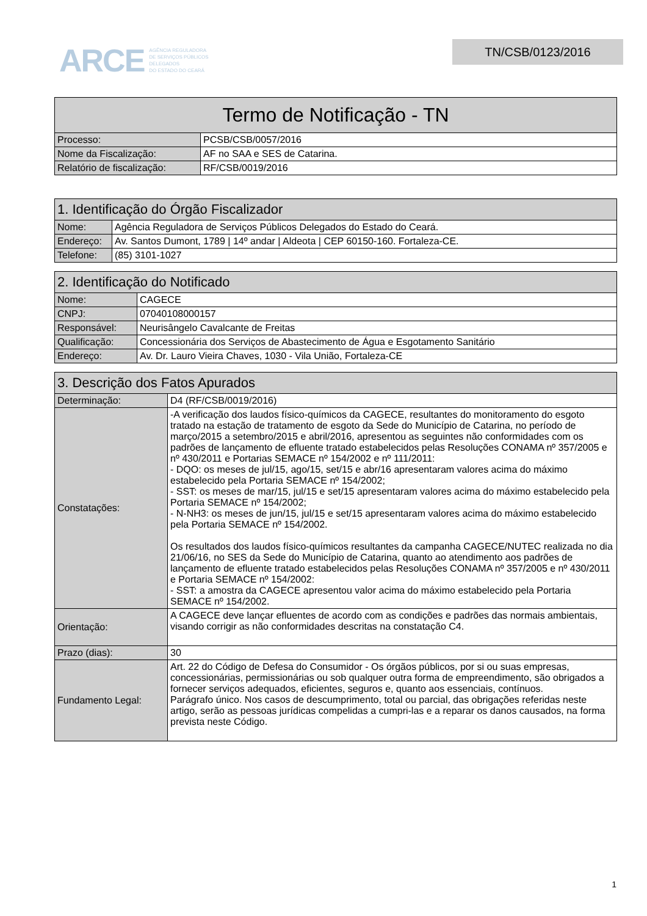ARCE AGÊNCIA REGULADORA
DE SERVIÇOS PÚBLICOS
DELEGADOS
DO ESTADO DO CEARÁ
TN/CSB/0123/2016
| Termo de Notificação - TN | |
| --- | --- |
| Processo: | PCSB/CSB/0057/2016 |
| Nome da Fiscalização: | AF no SAA e SES de Catarina. |
| Relatório de fiscalização: | RF/CSB/0019/2016 |
| 1. Identificação do Órgão Fiscalizador | |
| --- | --- |
| Nome: | Agência Reguladora de Serviços Públicos Delegados do Estado do Ceará. |
| Endereço: | Av. Santos Dumont, 1789 / 14º andar / Aldeota / CEP 60150-160. Fortaleza-CE. |
| Telefone: | (85) 3101-1027 |
| 2. Identificação do Notificado | |
| --- | --- |
| Nome: | CAGECE |
| CNPJ: | 07040108000157 |
| Responsável: | Neurisângelo Cavalcante de Freitas |
| Qualificação: | Concessionária dos Serviços de Abastecimento de Água e Esgotamento Sanitário |
| Endereço: | Av. Dr. Lauro Vieira Chaves, 1030 - Vila União, Fortaleza-CE |
| 3. Descrição dos Fatos Apurados | |
| --- | --- |
| Determinação: | D4 (RF/CSB/0019/2016) |
| Constatações: | -A verificação dos laudos físico-químicos da CAGECE, resultantes do monitoramento do esgoto tratado na estação de tratamento de esgoto da Sede do Município de Catarina, no período de março/2015 a setembro/2015 e abril/2016, apresentou as seguintes não conformidades com os padrões de lançamento de efluente tratado estabelecidos pelas Resoluções CONAMA nº 357/2005 e nº 430/2011 e Portarias SEMACE nº 154/2002 e nº 111/2011: - DQO: os meses de jul/15, ago/15, set/15 e abr/16 apresentaram valores acima do máximo estabelecido pela Portaria SEMACE nº 154/2002; - SST: os meses de mar/15, jul/15 e set/15 apresentaram valores acima do máximo estabelecido pela Portaria SEMACE nº 154/2002; - N-NH3: os meses de jun/15, jul/15 e set/15 apresentaram valores acima do máximo estabelecido pela Portaria SEMACE nº 154/2002. Os resultados dos laudos físico-químicos resultantes da campanha CAGECE/NUTEC realizada no dia 21/06/16, no SES da Sede do Município de Catarina, quanto ao atendimento aos padrões de lançamento de efluente tratado estabelecidos pelas Resoluções CONAMA nº 357/2005 e nº 430/2011 e Portaria SEMACE nº 154/2002: - SST: a amostra da CAGECE apresentou valor acima do máximo estabelecido pela Portaria SEMACE nº 154/2002. |
| Orientação: | A CAGECE deve lançar efluentes de acordo com as condições e padrões das normais ambientais, visando corrigir as não conformidades descritas na constatação C4. |
| Prazo (dias): | 30 |
| Fundamento Legal: | Art. 22 do Código de Defesa do Consumidor - Os órgãos públicos, por si ou suas empresas, concessionárias, permissionárias ou sob qualquer outra forma de empreendimento, são obrigados a fornecer serviços adequados, eficientes, seguros e, quanto aos essenciais, contínuos. Parágrafo único. Nos casos de descumprimento, total ou parcial, das obrigações referidas neste artigo, serão as pessoas jurídicas compelidas a cumpri-las e a reparar os danos causados, na forma prevista neste Código. |
1